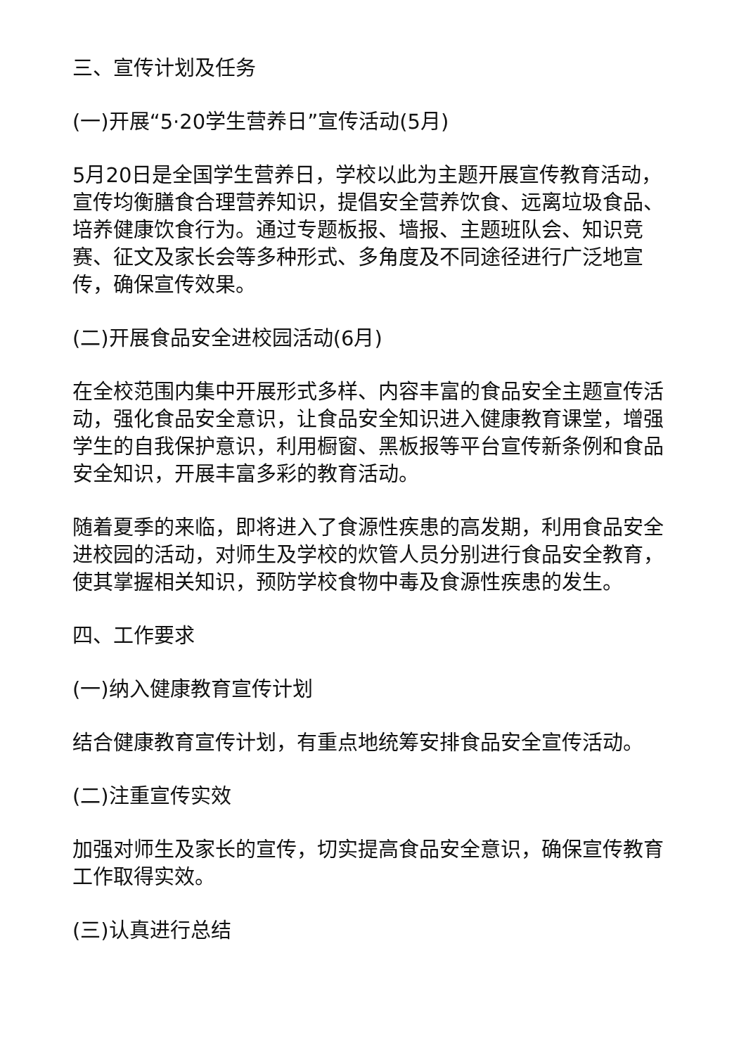三、宣传计划及任务
(一)开展“5·20学生营养日”宣传活动(5月)
5月20日是全国学生营养日，学校以此为主题开展宣传教育活动，宣传均衡膳食合理营养知识，提倡安全营养饮食、远离垃圾食品、培养健康饮食行为。通过专题板报、墙报、主题班队会、知识竞赛、征文及家长会等多种形式、多角度及不同途径进行广泛地宣传，确保宣传效果。
(二)开展食品安全进校园活动(6月)
在全校范围内集中开展形式多样、内容丰富的食品安全主题宣传活动，强化食品安全意识，让食品安全知识进入健康教育课堂，增强学生的自我保护意识，利用橱窗、黑板报等平台宣传新条例和食品安全知识，开展丰富多彩的教育活动。
随着夏季的来临，即将进入了食源性疾患的高发期，利用食品安全进校园的活动，对师生及学校的炊管人员分别进行食品安全教育，使其掌握相关知识，预防学校食物中毒及食源性疾患的发生。
四、工作要求
(一)纳入健康教育宣传计划
结合健康教育宣传计划，有重点地统筹安排食品安全宣传活动。
(二)注重宣传实效
加强对师生及家长的宣传，切实提高食品安全意识，确保宣传教育工作取得实效。
(三)认真进行总结